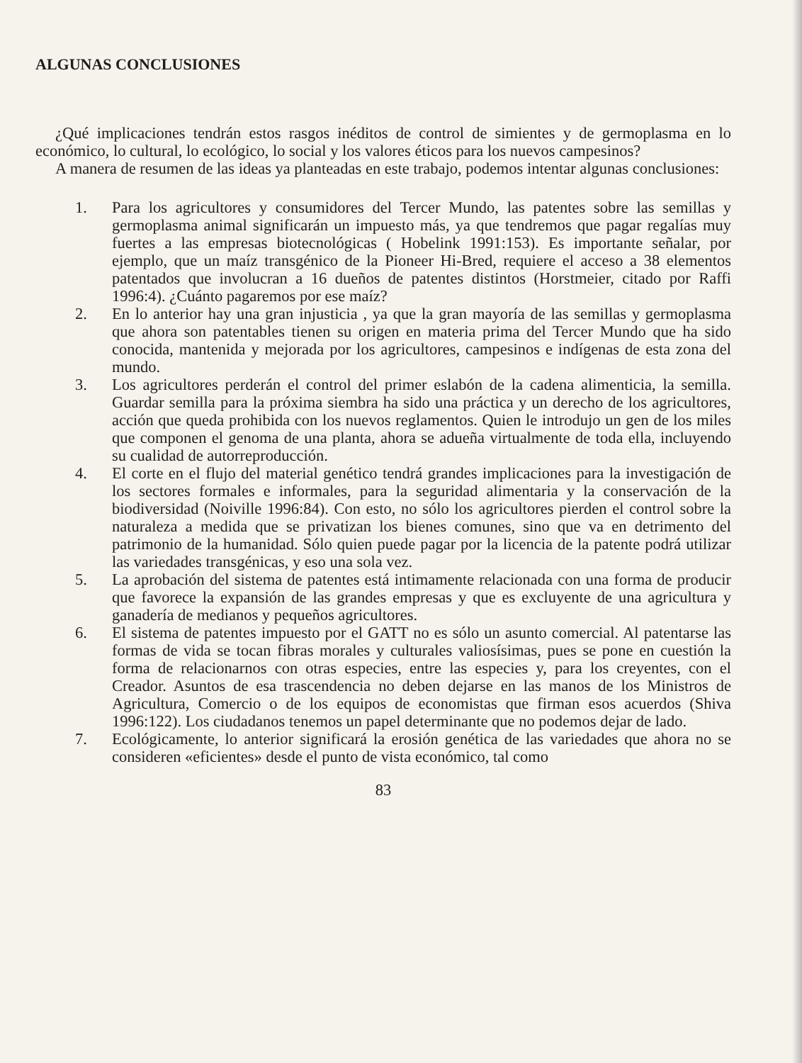ALGUNAS CONCLUSIONES
¿Qué implicaciones tendrán estos rasgos inéditos de control de simientes y de germoplasma en lo económico, lo cultural, lo ecológico, lo social y los valores éticos para los nuevos campesinos?
A manera de resumen de las ideas ya planteadas en este trabajo, podemos intentar algunas conclusiones:
1. Para los agricultores y consumidores del Tercer Mundo, las patentes sobre las semillas y germoplasma animal significarán un impuesto más, ya que tendremos que pagar regalías muy fuertes a las empresas biotecnológicas ( Hobelink 1991:153). Es importante señalar, por ejemplo, que un maíz transgénico de la Pioneer Hi-Bred, requiere el acceso a 38 elementos patentados que involucran a 16 dueños de patentes distintos (Horstmeier, citado por Raffi 1996:4). ¿Cuánto pagaremos por ese maíz?
2. En lo anterior hay una gran injusticia , ya que la gran mayoría de las semillas y germoplasma que ahora son patentables tienen su origen en materia prima del Tercer Mundo que ha sido conocida, mantenida y mejorada por los agricultores, campesinos e indígenas de esta zona del mundo.
3. Los agricultores perderán el control del primer eslabón de la cadena alimenticia, la semilla. Guardar semilla para la próxima siembra ha sido una práctica y un derecho de los agricultores, acción que queda prohibida con los nuevos reglamentos. Quien le introdujo un gen de los miles que componen el genoma de una planta, ahora se adueña virtualmente de toda ella, incluyendo su cualidad de autorreproducción.
4. El corte en el flujo del material genético tendrá grandes implicaciones para la investigación de los sectores formales e informales, para la seguridad alimentaria y la conservación de la biodiversidad (Noiville 1996:84). Con esto, no sólo los agricultores pierden el control sobre la naturaleza a medida que se privatizan los bienes comunes, sino que va en detrimento del patrimonio de la humanidad. Sólo quien puede pagar por la licencia de la patente podrá utilizar las variedades transgénicas, y eso una sola vez.
5. La aprobación del sistema de patentes está intimamente relacionada con una forma de producir que favorece la expansión de las grandes empresas y que es excluyente de una agricultura y ganadería de medianos y pequeños agricultores.
6. El sistema de patentes impuesto por el GATT no es sólo un asunto comercial. Al patentarse las formas de vida se tocan fibras morales y culturales valiosísimas, pues se pone en cuestión la forma de relacionarnos con otras especies, entre las especies y, para los creyentes, con el Creador. Asuntos de esa trascendencia no deben dejarse en las manos de los Ministros de Agricultura, Comercio o de los equipos de economistas que firman esos acuerdos (Shiva 1996:122). Los ciudadanos tenemos un papel determinante que no podemos dejar de lado.
7. Ecológicamente, lo anterior significará la erosión genética de las variedades que ahora no se consideren «eficientes» desde el punto de vista económico, tal como
83